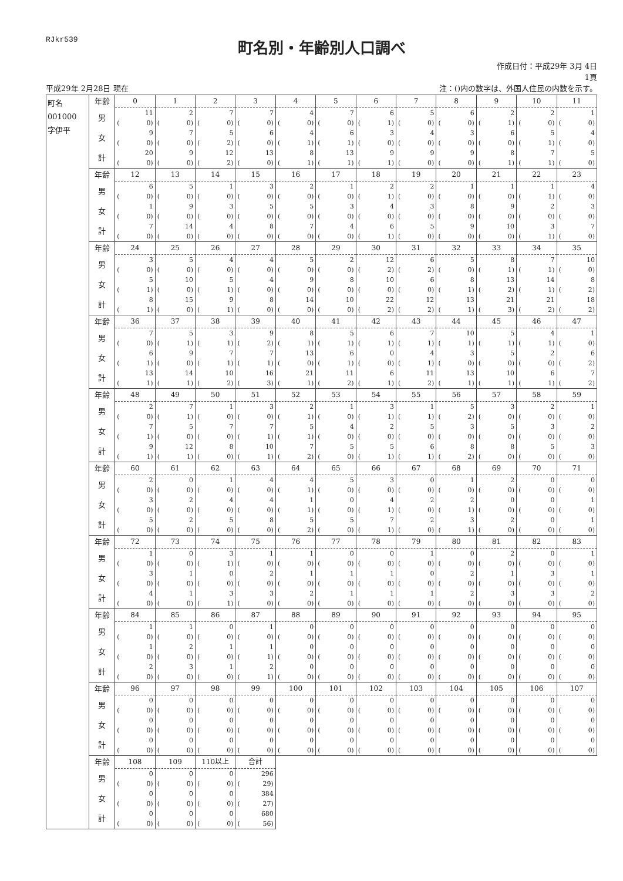RJkr539
町名別・年齢別人口調べ
作成日付：平成29年 3月 4日
1頁
平成29年 2月28日 現在 注：()内の数字は、外国人住民の内数を示す。
| 町名 001000 字伊平 | 年齢 男 女 計 | 0 11 ( 0) 9 ( 0) 20 ( 0) | 1 2 ( 0) 7 ( 0) 9 ( 0) | 2 7 ( 0) 5 ( 2) 12 ( 2) | 3 7 ( 0) 6 ( 0) 13 ( 0) | 4 4 ( 0) 4 ( 1) 8 ( 1) | 5 7 ( 0) 6 ( 1) 13 ( 1) | 6 6 ( 1) 3 ( 0) 9 ( 1) | 7 5 ( 0) 4 ( 0) 9 ( 0) | 8 6 ( 0) 3 ( 0) 9 ( 0) | 9 2 ( 1) 6 ( 0) 8 ( 1) | 10 2 ( 0) 5 ( 1) 7 ( 1) | 11 1 ( 0) 4 ( 0) 5 ( 0) |
| | 年齢 男 女 計 | 12 6 ( 0) 1 ( 0) 7 ( 0) | 13 5 ( 0) 9 ( 0) 14 ( 0) | 14 1 ( 0) 3 ( 0) 4 ( 0) | 15 3 ( 0) 5 ( 0) 8 ( 0) | 16 2 ( 0) 5 ( 0) 7 ( 0) | 17 1 ( 0) 3 ( 0) 4 ( 0) | 18 2 ( 1) 4 ( 0) 6 ( 1) | 19 2 ( 0) 3 ( 0) 5 ( 0) | 20 1 ( 0) 8 ( 0) 9 ( 0) | 21 1 ( 0) 9 ( 0) 10 ( 0) | 22 1 ( 1) 2 ( 0) 3 ( 1) | 23 4 ( 0) 3 ( 0) 7 ( 0) |
| | 年齢 男 女 計 | 24 3 ( 0) 5 ( 1) 8 ( 1) | 25 5 ( 0) 10 ( 0) 15 ( 0) | 26 4 ( 0) 5 ( 1) 9 ( 1) | 27 4 ( 0) 4 ( 0) 8 ( 0) | 28 5 ( 0) 9 ( 0) 14 ( 0) | 29 2 ( 0) 8 ( 0) 10 ( 0) | 30 12 ( 2) 10 ( 0) 22 ( 2) | 31 6 ( 2) 6 ( 0) 12 ( 2) | 32 5 ( 0) 8 ( 1) 13 ( 1) | 33 8 ( 1) 13 ( 2) 21 ( 3) | 34 7 ( 1) 14 ( 1) 21 ( 2) | 35 10 ( 0) 8 ( 2) 18 ( 2) |
| | 年齢 男 女 計 | 36 7 ( 0) 6 ( 1) 13 ( 1) | 37 5 ( 1) 9 ( 0) 14 ( 1) | 38 3 ( 1) 7 ( 1) 10 ( 2) | 39 9 ( 2) 7 ( 1) 16 ( 3) | 40 8 ( 1) 13 ( 0) 21 ( 1) | 41 5 ( 1) 6 ( 1) 11 ( 2) | 42 6 ( 1) 0 ( 0) 6 ( 1) | 43 7 ( 1) 4 ( 1) 11 ( 2) | 44 10 ( 1) 3 ( 0) 13 ( 1) | 45 5 ( 1) 5 ( 0) 10 ( 1) | 46 4 ( 1) 2 ( 0) 6 ( 1) | 47 1 ( 0) 6 ( 2) 7 ( 2) |
| | 年齢 男 女 計 | 48 2 ( 0) 7 ( 1) 9 ( 1) | 49 7 ( 1) 5 ( 0) 12 ( 1) | 50 1 ( 0) 7 ( 0) 8 ( 0) | 51 3 ( 0) 7 ( 1) 10 ( 1) | 52 2 ( 1) 5 ( 1) 7 ( 2) | 53 1 ( 0) 4 ( 0) 5 ( 0) | 54 3 ( 1) 2 ( 0) 5 ( 1) | 55 1 ( 1) 5 ( 0) 6 ( 1) | 56 5 ( 2) 3 ( 0) 8 ( 2) | 57 3 ( 0) 5 ( 0) 8 ( 0) | 58 2 ( 0) 3 ( 0) 5 ( 0) | 59 1 ( 0) 2 ( 0) 3 ( 0) |
| | 年齢 男 女 計 | 60 2 ( 0) 3 ( 0) 5 ( 0) | 61 0 ( 0) 2 ( 0) 2 ( 0) | 62 1 ( 0) 4 ( 0) 5 ( 0) | 63 4 ( 0) 4 ( 0) 8 ( 0) | 64 4 ( 1) 1 ( 1) 5 ( 2) | 65 5 ( 0) 0 ( 0) 5 ( 0) | 66 3 ( 0) 4 ( 1) 7 ( 1) | 67 0 ( 0) 2 ( 0) 2 ( 0) | 68 1 ( 0) 2 ( 1) 3 ( 1) | 69 2 ( 0) 0 ( 0) 2 ( 0) | 70 0 ( 0) 0 ( 0) 0 ( 0) | 71 0 ( 0) 1 ( 0) 1 ( 0) |
| | 年齢 男 女 計 | 72 1 ( 0) 3 ( 0) 4 ( 0) | 73 0 ( 0) 1 ( 0) 1 ( 0) | 74 3 ( 1) 0 ( 0) 3 ( 1) | 75 1 ( 0) 2 ( 0) 3 ( 0) | 76 1 ( 0) 1 ( 0) 2 ( 0) | 77 0 ( 0) 1 ( 0) 1 ( 0) | 78 0 ( 0) 1 ( 0) 1 ( 0) | 79 1 ( 0) 0 ( 0) 1 ( 0) | 80 0 ( 0) 2 ( 0) 2 ( 0) | 81 2 ( 0) 1 ( 0) 3 ( 0) | 82 0 ( 0) 3 ( 0) 3 ( 0) | 83 1 ( 0) 1 ( 0) 2 ( 0) |
| | 年齢 男 女 計 | 84 1 ( 0) 1 ( 0) 2 ( 0) | 85 1 ( 0) 2 ( 0) 3 ( 0) | 86 0 ( 0) 1 ( 0) 1 ( 0) | 87 1 ( 0) 1 ( 1) 2 ( 1) | 88 0 ( 0) 0 ( 0) 0 ( 0) | 89 0 ( 0) 0 ( 0) 0 ( 0) | 90 0 ( 0) 0 ( 0) 0 ( 0) | 91 0 ( 0) 0 ( 0) 0 ( 0) | 92 0 ( 0) 0 ( 0) 0 ( 0) | 93 0 ( 0) 0 ( 0) 0 ( 0) | 94 0 ( 0) 0 ( 0) 0 ( 0) | 95 0 ( 0) 0 ( 0) 0 ( 0) |
| | 年齢 男 女 計 | 96 0 ( 0) 0 ( 0) 0 ( 0) | 97 0 ( 0) 0 ( 0) 0 ( 0) | 98 0 ( 0) 0 ( 0) 0 ( 0) | 99 0 ( 0) 0 ( 0) 0 ( 0) | 100 0 ( 0) 0 ( 0) 0 ( 0) | 101 0 ( 0) 0 ( 0) 0 ( 0) | 102 0 ( 0) 0 ( 0) 0 ( 0) | 103 0 ( 0) 0 ( 0) 0 ( 0) | 104 0 ( 0) 0 ( 0) 0 ( 0) | 105 0 ( 0) 0 ( 0) 0 ( 0) | 106 0 ( 0) 0 ( 0) 0 ( 0) | 107 0 ( 0) 0 ( 0) 0 ( 0) |
| | 年齢 男 女 計 | 108 0 ( 0) 0 ( 0) 0 ( 0) | 109 0 ( 0) 0 ( 0) 0 ( 0) | 110以上 0 ( 0) 0 ( 0) 0 ( 0) | 合計 296 ( 29) 384 ( 27) 680 ( 56) | | | | | | | | |